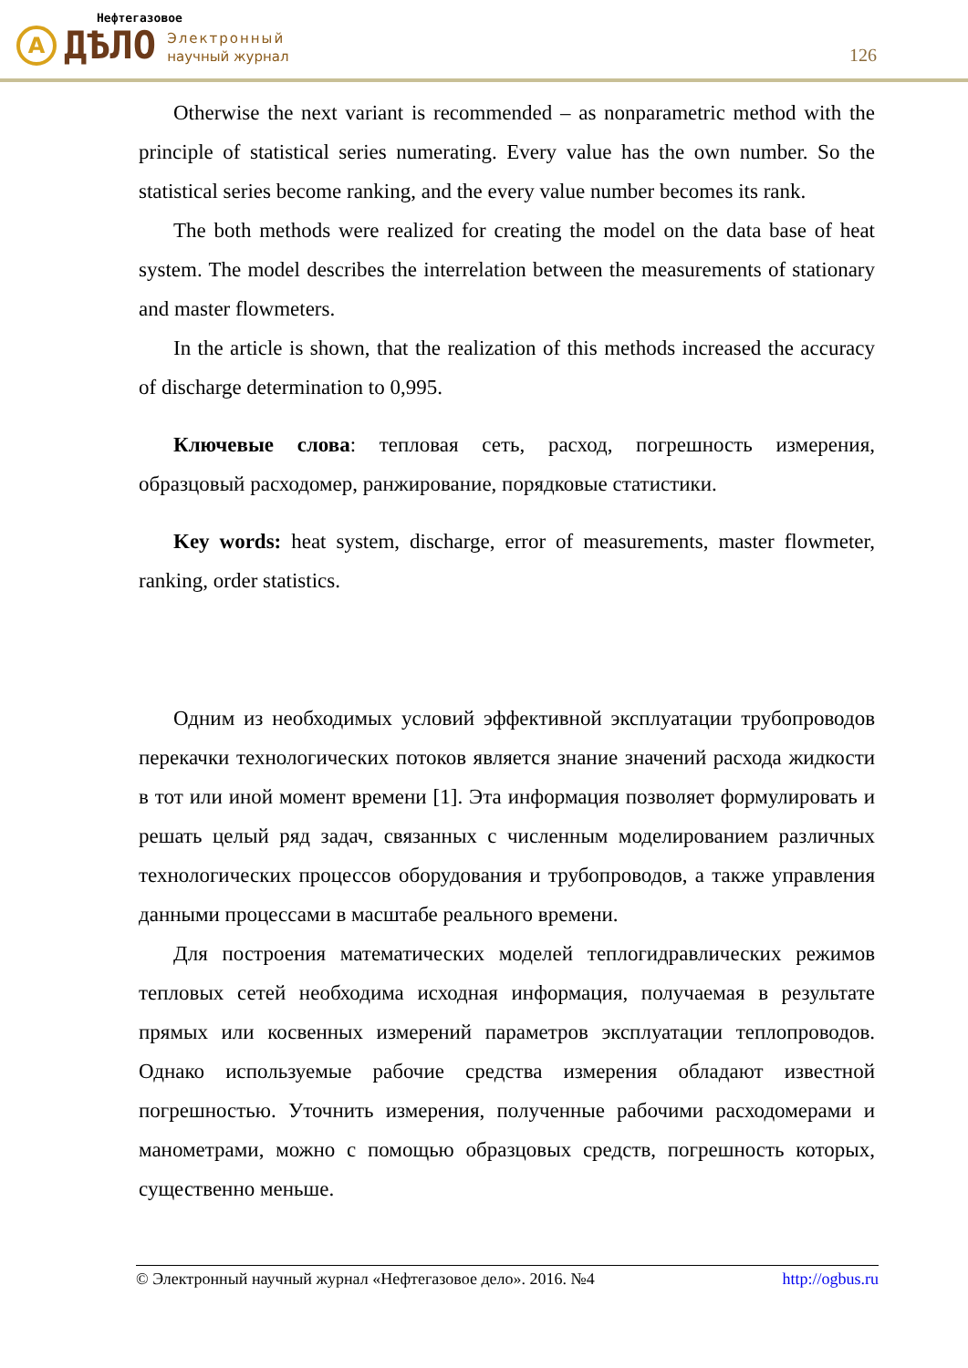A
ДѢЛО
Электронный
научный журнал
Нефтегазовое
126
Otherwise the next variant is recommended – as nonparametric method with the principle of statistical series numerating. Every value has the own number. So the statistical series become ranking, and the every value number becomes its rank.
The both methods were realized for creating the model on the data base of heat system. The model describes the interrelation between the measurements of stationary and master flowmeters.
In the article is shown, that the realization of this methods increased the accuracy of discharge determination to 0,995.
Ключевые слова: тепловая сеть, расход, погрешность измерения, образцовый расходомер, ранжирование, порядковые статистики.
Key words: heat system, discharge, error of measurements, master flowmeter, ranking, order statistics.
Одним из необходимых условий эффективной эксплуатации трубопроводов перекачки технологических потоков является знание значений расхода жидкости в тот или иной момент времени [1]. Эта информация позволяет формулировать и решать целый ряд задач, связанных с численным моделированием различных технологических процессов оборудования и трубопроводов, а также управления данными процессами в масштабе реального времени.
Для построения математических моделей теплогидравлических режимов тепловых сетей необходима исходная информация, получаемая в результате прямых или косвенных измерений параметров эксплуатации теплопроводов. Однако используемые рабочие средства измерения обладают известной погрешностью. Уточнить измерения, полученные рабочими расходомерами и манометрами, можно с помощью образцовых средств, погрешность которых, существенно меньше.
© Электронный научный журнал «Нефтегазовое дело». 2016. №4 http://ogbus.ru